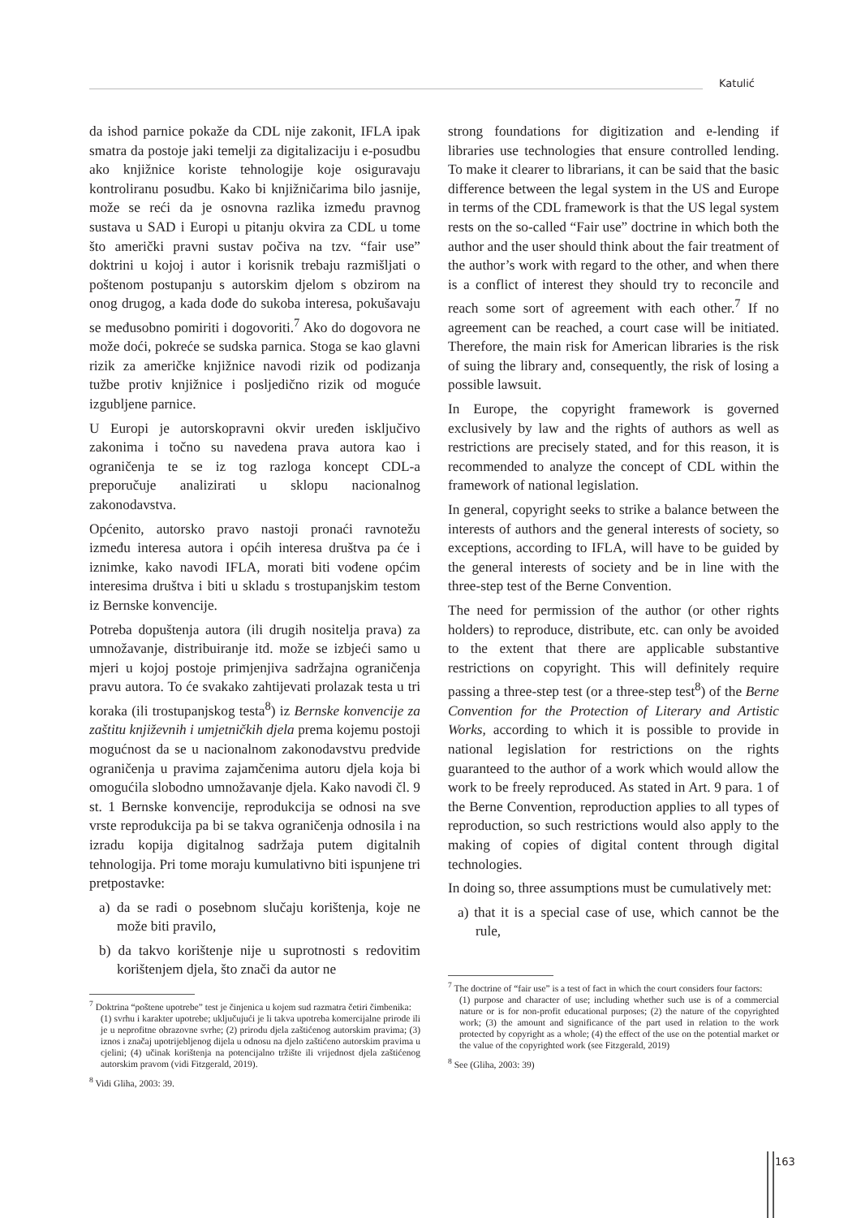Katulić
da ishod parnice pokaže da CDL nije zakonit, IFLA ipak smatra da postoje jaki temelji za digitalizaciju i e-posudbu ako knjižnice koriste tehnologije koje osiguravaju kontroliranu posudbu. Kako bi knjižničarima bilo jasnije, može se reći da je osnovna razlika između pravnog sustava u SAD i Europi u pitanju okvira za CDL u tome što američki pravni sustav počiva na tzv. “fair use” doktrini u kojoj i autor i korisnik trebaju razmišljati o poštenom postupanju s autorskim djelom s obzirom na onog drugog, a kada dođe do sukoba interesa, pokušavaju se međusobno pomiriti i dogovoriti.<sup>7</sup> Ako do dogovora ne može doći, pokreće se sudska parnica. Stoga se kao glavni rizik za američke knjižnice navodi rizik od podizanja tužbe protiv knjižnice i posljedično rizik od moguće izgubljene parnice.
U Europi je autorskopravni okvir uređen isključivo zakonima i točno su navedena prava autora kao i ograničenja te se iz tog razloga koncept CDL-a preporučuje analizirati u sklopu nacionalnog zakonodavstva.
Općenito, autorsko pravo nastoji pronaći ravnotežu između interesa autora i općih interesa društva pa će i iznimke, kako navodi IFLA, morati biti vođene općim interesima društva i biti u skladu s trostupanjskim testom iz Bernske konvencije.
Potreba dopuštenja autora (ili drugih nositelja prava) za umnožavanje, distribuiranje itd. može se izbjeći samo u mjeri u kojoj postoje primjenjiva sadržajna ograničenja pravu autora. To će svakako zahtijevati prolazak testa u tri koraka (ili trostupanjskog testa<sup>8</sup>) iz Bernske konvencije za zaštitu književnih i umjetničkih djela prema kojemu postoji mogućnost da se u nacionalnom zakonodavstvu predvide ograničenja u pravima zajamčenima autoru djela koja bi omogućila slobodno umnožavanje djela. Kako navodi čl. 9 st. 1 Bernske konvencije, reprodukcija se odnosi na sve vrste reprodukcija pa bi se takva ograničenja odnosila i na izradu kopija digitalnog sadržaja putem digitalnih tehnologija. Pri tome moraju kumulativno biti ispunjene tri pretpostavke:
a) da se radi o posebnom slučaju korištenja, koje ne može biti pravilo,
b) da takvo korištenje nije u suprotnosti s redovitim korištenjem djela, što znači da autor ne
<sup>7</sup> Doktrina “poštene upotrebe” test je činjenica u kojem sud razmatra četiri čimbenika:
(1) svrhu i karakter upotrebe; uključujući je li takva upotreba komercijalne prirode ili je u neprofitne obrazovne svrhe; (2) prirodu djela zaštićenog autorskim pravima; (3) iznos i značaj upotrijebljenog dijela u odnosu na djelo zaštićeno autorskim pravima u cjelini; (4) učinak korištenja na potencijalno tržište ili vrijednost djela zaštićenog autorskim pravom (vidi Fitzgerald, 2019).
<sup>8</sup> Vidi Gliha, 2003: 39.
strong foundations for digitization and e-lending if libraries use technologies that ensure controlled lending. To make it clearer to librarians, it can be said that the basic difference between the legal system in the US and Europe in terms of the CDL framework is that the US legal system rests on the so-called “Fair use” doctrine in which both the author and the user should think about the fair treatment of the author’s work with regard to the other, and when there is a conflict of interest they should try to reconcile and reach some sort of agreement with each other.<sup>7</sup> If no agreement can be reached, a court case will be initiated. Therefore, the main risk for American libraries is the risk of suing the library and, consequently, the risk of losing a possible lawsuit.
In Europe, the copyright framework is governed exclusively by law and the rights of authors as well as restrictions are precisely stated, and for this reason, it is recommended to analyze the concept of CDL within the framework of national legislation.
In general, copyright seeks to strike a balance between the interests of authors and the general interests of society, so exceptions, according to IFLA, will have to be guided by the general interests of society and be in line with the three-step test of the Berne Convention.
The need for permission of the author (or other rights holders) to reproduce, distribute, etc. can only be avoided to the extent that there are applicable substantive restrictions on copyright. This will definitely require passing a three-step test (or a three-step test<sup>8</sup>) of the Berne Convention for the Protection of Literary and Artistic Works, according to which it is possible to provide in national legislation for restrictions on the rights guaranteed to the author of a work which would allow the work to be freely reproduced. As stated in Art. 9 para. 1 of the Berne Convention, reproduction applies to all types of reproduction, so such restrictions would also apply to the making of copies of digital content through digital technologies.
In doing so, three assumptions must be cumulatively met:
a) that it is a special case of use, which cannot be the rule,
<sup>7</sup> The doctrine of “fair use” is a test of fact in which the court considers four factors:
(1) purpose and character of use; including whether such use is of a commercial nature or is for non-profit educational purposes; (2) the nature of the copyrighted work; (3) the amount and significance of the part used in relation to the work protected by copyright as a whole; (4) the effect of the use on the potential market or the value of the copyrighted work (see Fitzgerald, 2019)
<sup>8</sup> See (Gliha, 2003: 39)
163